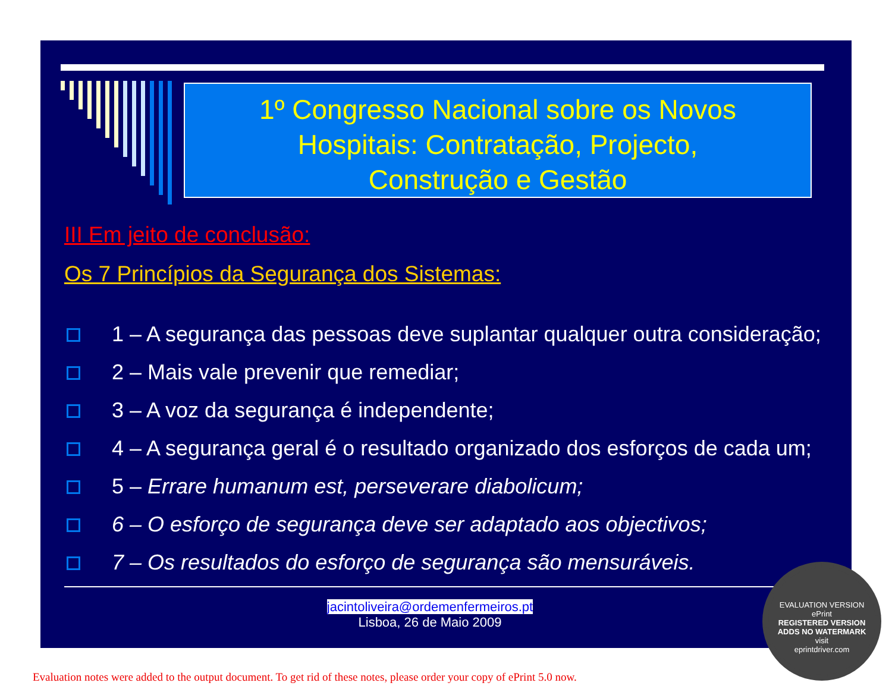1º Congresso Nacional sobre os Novos
Hospitais: Contratação, Projecto,
Construção e Gestão
III Em jeito de conclusão:
Os 7 Princípios da Segurança dos Sistemas:
1 – A segurança das pessoas deve suplantar qualquer outra consideração;
2 – Mais vale prevenir que remediar;
3 – A voz da segurança é independente;
4 – A segurança geral é o resultado organizado dos esforços de cada um;
5 – Errare humanum est, perseverare diabolicum;
6 – O esforço de segurança deve ser adaptado aos objectivos;
7 – Os resultados do esforço de segurança são mensuráveis.
jacintoliveira@ordemenfermeiros.pt
Lisboa, 26 de Maio 2009
EVALUATION VERSION
ePrint
REGISTERED VERSION
ADDS NO WATERMARK
visit
eprintdriver.com
Evaluation notes were added to the output document. To get rid of these notes, please order your copy of ePrint 5.0 now.